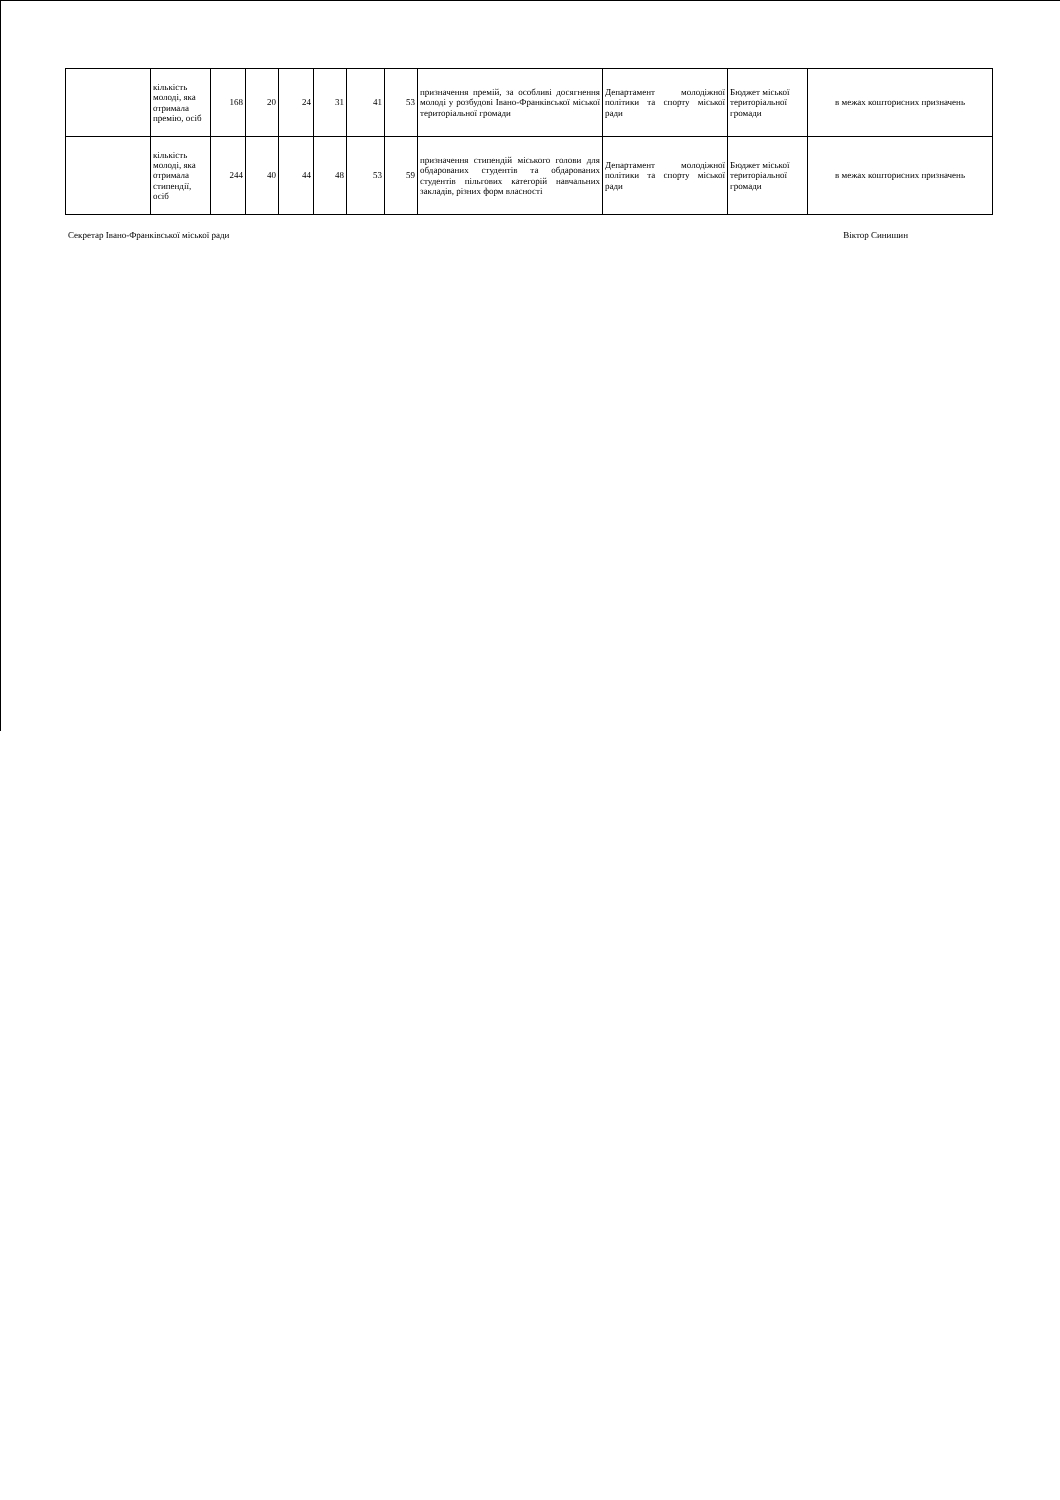| | кількість молоді, яка отримала премію, осіб | 168 | 20 | 24 | 31 | 41 | 53 | призначення премій, за особливі досягнення молоді у розбудові Івано-Франківської міської територіальної громади | Департамент молодіжної політики та спорту міської ради | Бюджет міської територіальної громади | в межах кошторисних призначень |
| | кількість молоді, яка отримала стипендії, осіб | 244 | 40 | 44 | 48 | 53 | 59 | призначення стипендій міського голови для обдарованих студентів та обдарованих студентів пільгових категорій навчальних закладів, різних форм власності | Департамент молодіжної політики та спорту міської ради | Бюджет міської територіальної громади | в межах кошторисних призначень |
Секретар Івано-Франківської міської ради Віктор Синишин